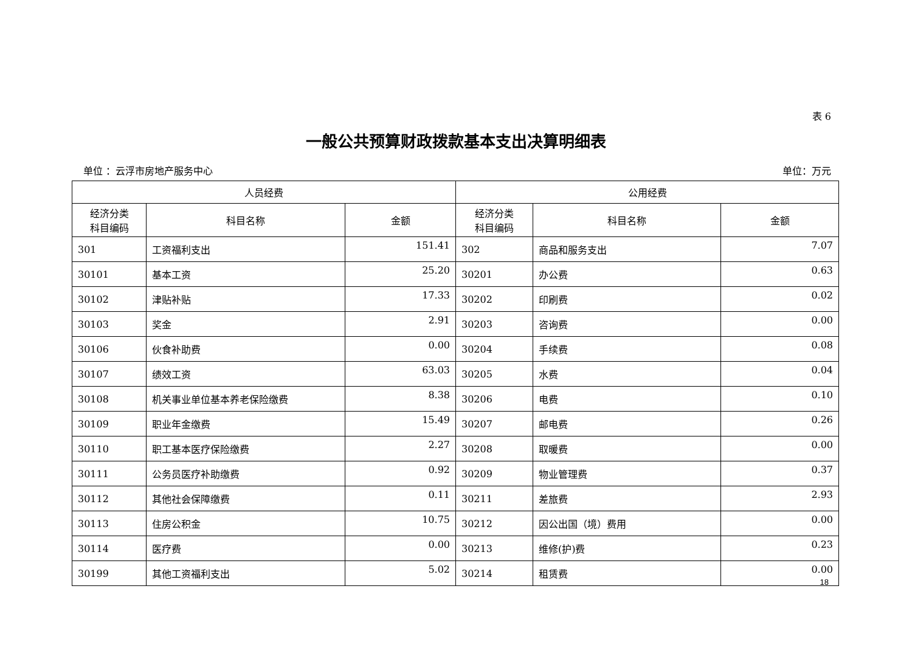表 6
一般公共预算财政拨款基本支出决算明细表
单位 ：云浮市房地产服务中心 单位：万元
| 人员经费 | | | 公用经费 | | |
| --- | --- | --- | --- | --- | --- |
| 经济分类 科目编码 | 科目名称 | 金额 | 经济分类 科目编码 | 科目名称 | 金额 |
| 301 | 工资福利支出 | 151.41 | 302 | 商品和服务支出 | 7.07 |
| 30101 | 基本工资 | 25.20 | 30201 | 办公费 | 0.63 |
| 30102 | 津贴补贴 | 17.33 | 30202 | 印刷费 | 0.02 |
| 30103 | 奖金 | 2.91 | 30203 | 咨询费 | 0.00 |
| 30106 | 伙食补助费 | 0.00 | 30204 | 手续费 | 0.08 |
| 30107 | 绩效工资 | 63.03 | 30205 | 水费 | 0.04 |
| 30108 | 机关事业单位基本养老保险缴费 | 8.38 | 30206 | 电费 | 0.10 |
| 30109 | 职业年金缴费 | 15.49 | 30207 | 邮电费 | 0.26 |
| 30110 | 职工基本医疗保险缴费 | 2.27 | 30208 | 取暖费 | 0.00 |
| 30111 | 公务员医疗补助缴费 | 0.92 | 30209 | 物业管理费 | 0.37 |
| 30112 | 其他社会保障缴费 | 0.11 | 30211 | 差旅费 | 2.93 |
| 30113 | 住房公积金 | 10.75 | 30212 | 因公出国（境）费用 | 0.00 |
| 30114 | 医疗费 | 0.00 | 30213 | 维修(护)费 | 0.23 |
| 30199 | 其他工资福利支出 | 5.02 | 30214 | 租赁费 | 0.00 |
18